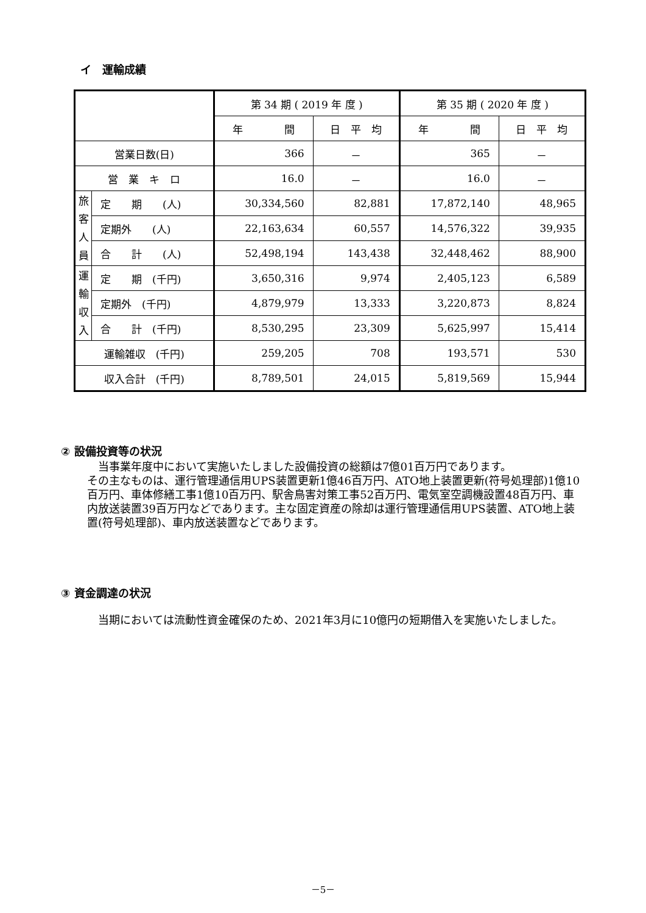イ　運輸成績
| | | 第 34 期 ( 2019 年 度 ) | | 第 35 期 ( 2020 年 度 ) | |
| --- | --- | --- | --- | --- | --- |
| | | 年 間 | 日 平 均 | 年 間 | 日 平 均 |
| 営業日数(日) | | 366 | － | 365 | － |
| 営 業 キ ロ | | 16.0 | － | 16.0 | － |
| 旅 客 人 員 | 定 期 (人) | 30,334,560 | 82,881 | 17,872,140 | 48,965 |
| | 定期外 (人) | 22,163,634 | 60,557 | 14,576,322 | 39,935 |
| | 合 計 (人) | 52,498,194 | 143,438 | 32,448,462 | 88,900 |
| 運 輸 収 入 | 定 期 (千円) | 3,650,316 | 9,974 | 2,405,123 | 6,589 |
| | 定期外 (千円) | 4,879,979 | 13,333 | 3,220,873 | 8,824 |
| | 合 計 (千円) | 8,530,295 | 23,309 | 5,625,997 | 15,414 |
| 運輸雑収 (千円) | | 259,205 | 708 | 193,571 | 530 |
| 収入合計 (千円) | | 8,789,501 | 24,015 | 5,819,569 | 15,944 |
② 設備投資等の状況
当事業年度中において実施いたしました設備投資の総額は7億01百万円であります。
その主なものは、運行管理通信用UPS装置更新1億46百万円、ATO地上装置更新(符号処理部)1億10百万円、車体修繕工事1億10百万円、駅舎鳥害対策工事52百万円、電気室空調機設置48百万円、車内放送装置39百万円などであります。主な固定資産の除却は運行管理通信用UPS装置、ATO地上装置(符号処理部)、車内放送装置などであります。
③ 資金調達の状況
当期においては流動性資金確保のため、2021年3月に10億円の短期借入を実施いたしました。
－5－